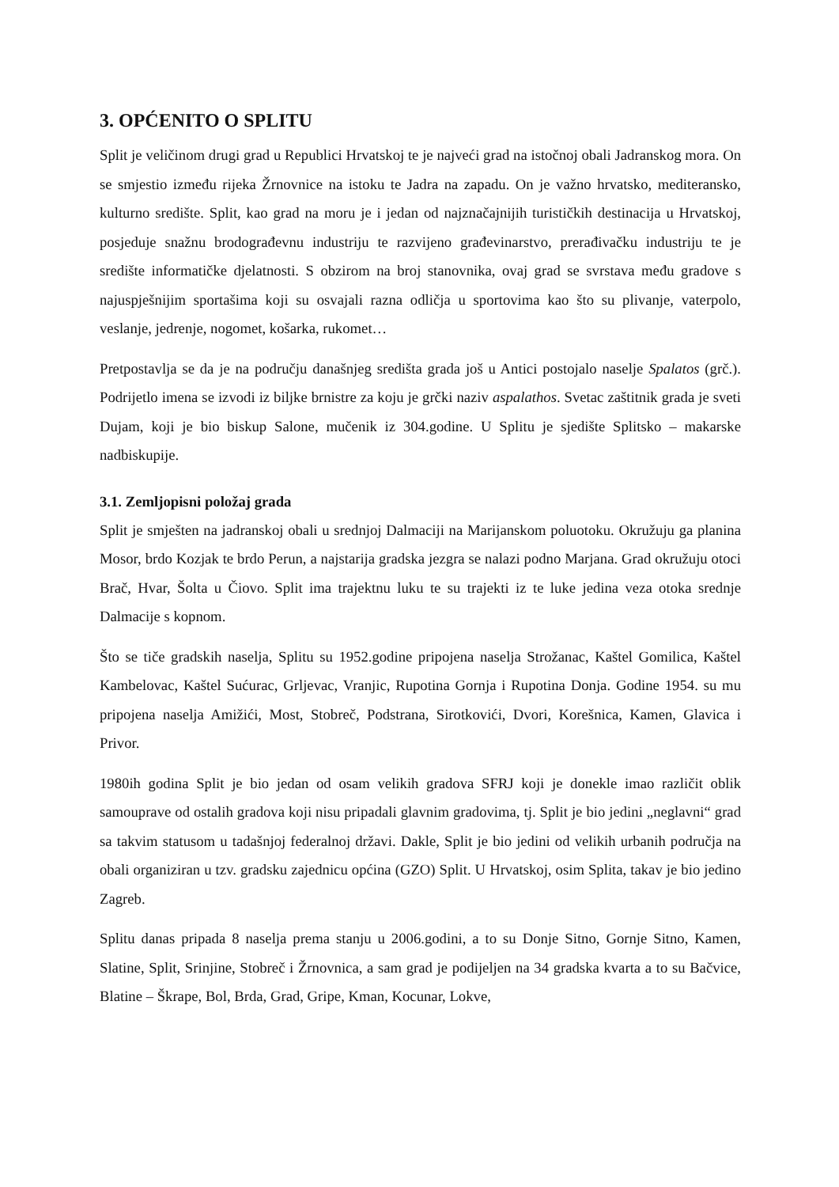3. OPĆENITO O SPLITU
Split je veličinom drugi grad u Republici Hrvatskoj te je najveći grad na istočnoj obali Jadranskog mora. On se smjestio između rijeka Žrnovnice na istoku te Jadra na zapadu. On je važno hrvatsko, mediteransko, kulturno središte. Split, kao grad na moru je i jedan od najznačajnijih turističkih destinacija u Hrvatskoj, posjeduje snažnu brodograđevnu industriju te razvijeno građevinarstvo, prerađivačku industriju te je središte informatičke djelatnosti. S obzirom na broj stanovnika, ovaj grad se svrstava među gradove s najuspješnijim sportašima koji su osvajali razna odličja u sportovima kao što su plivanje, vaterpolo, veslanje, jedrenje, nogomet, košarka, rukomet…
Pretpostavlja se da je na području današnjeg središta grada još u Antici postojalo naselje Spalatos (grč.). Podrijetlo imena se izvodi iz biljke brnistre za koju je grčki naziv aspalathos. Svetac zaštitnik grada je sveti Dujam, koji je bio biskup Salone, mučenik iz 304.godine. U Splitu je sjedište Splitsko – makarske nadbiskupije.
3.1. Zemljopisni položaj grada
Split je smješten na jadranskoj obali u srednjoj Dalmaciji na Marijanskom poluotoku. Okružuju ga planina Mosor, brdo Kozjak te brdo Perun, a najstarija gradska jezgra se nalazi podno Marjana. Grad okružuju otoci Brač, Hvar, Šolta u Čiovo. Split ima trajektnu luku te su trajekti iz te luke jedina veza otoka srednje Dalmacije s kopnom.
Što se tiče gradskih naselja, Splitu su 1952.godine pripojena naselja Strožanac, Kaštel Gomilica, Kaštel Kambelovac, Kaštel Sućurac, Grljevac, Vranjic, Rupotina Gornja i Rupotina Donja. Godine 1954. su mu pripojena naselja Amižići, Most, Stobreč, Podstrana, Sirotkovići, Dvori, Korešnica, Kamen, Glavica i Privor.
1980ih godina Split je bio jedan od osam velikih gradova SFRJ koji je donekle imao različit oblik samouprave od ostalih gradova koji nisu pripadali glavnim gradovima, tj. Split je bio jedini „neglavni“ grad sa takvim statusom u tadašnjoj federalnoj državi. Dakle, Split je bio jedini od velikih urbanih područja na obali organiziran u tzv. gradsku zajednicu općina (GZO) Split. U Hrvatskoj, osim Splita, takav je bio jedino Zagreb.
Splitu danas pripada 8 naselja prema stanju u 2006.godini, a to su Donje Sitno, Gornje Sitno, Kamen, Slatine, Split, Srinjine, Stobreč i Žrnovnica, a sam grad je podijeljen na 34 gradska kvarta a to su Bačvice, Blatine – Škrape, Bol, Brda, Grad, Gripe, Kman, Kocunar, Lokve,